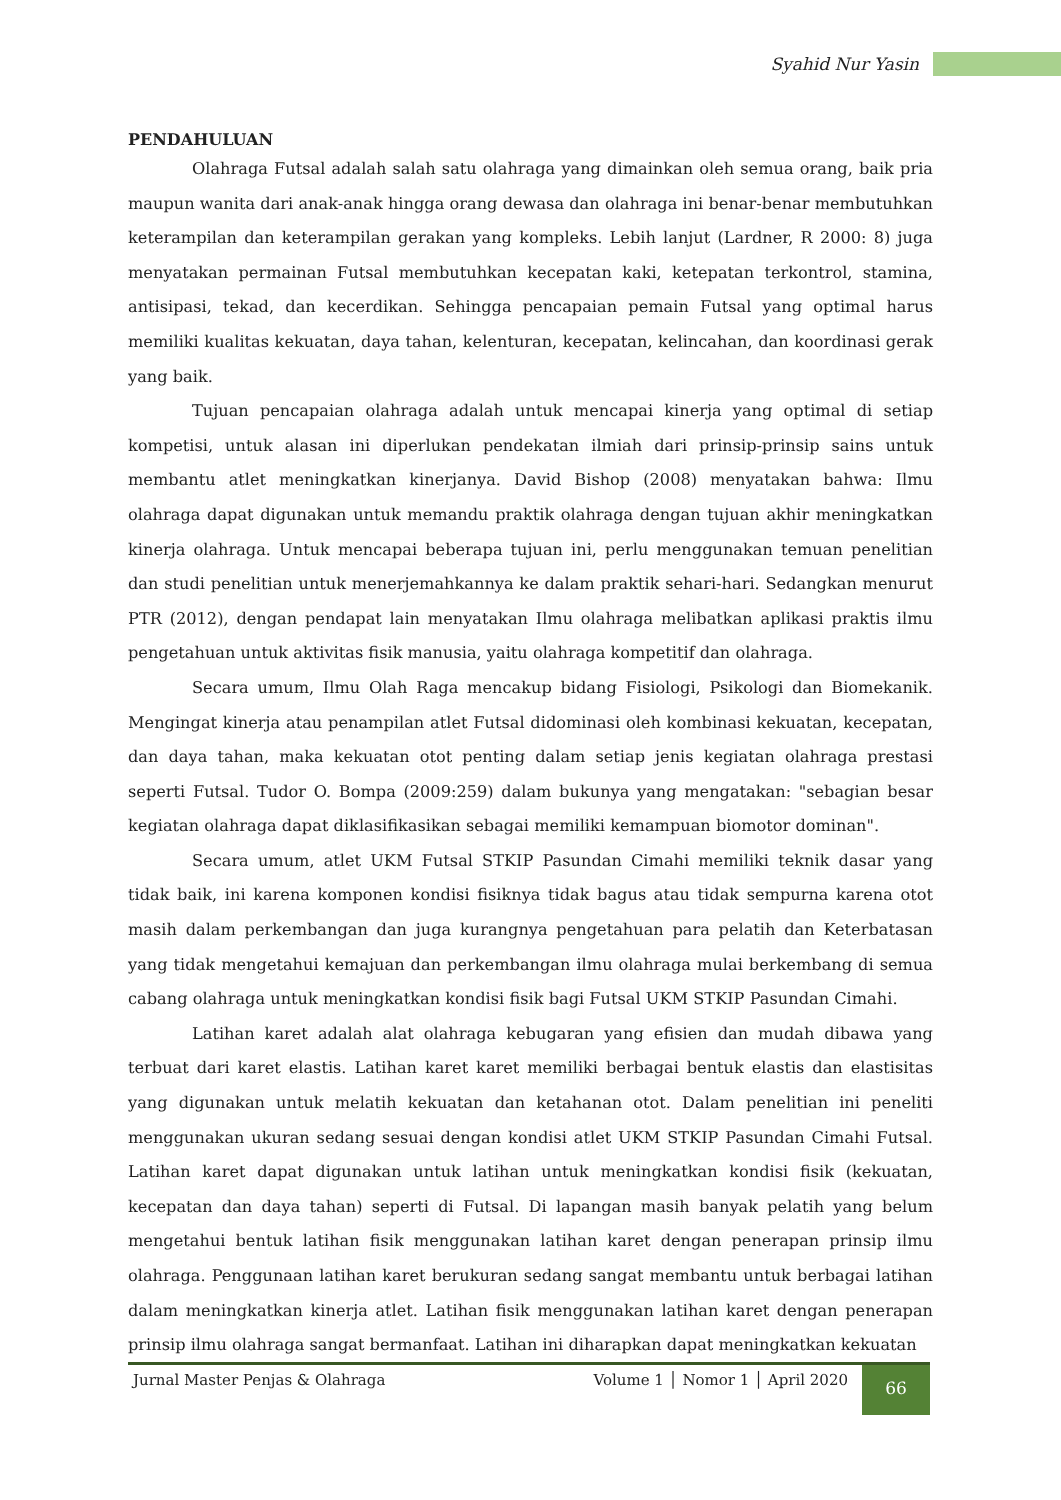Syahid Nur Yasin
PENDAHULUAN
Olahraga Futsal adalah salah satu olahraga yang dimainkan oleh semua orang, baik pria maupun wanita dari anak-anak hingga orang dewasa dan olahraga ini benar-benar membutuhkan keterampilan dan keterampilan gerakan yang kompleks. Lebih lanjut (Lardner, R 2000: 8) juga menyatakan permainan Futsal membutuhkan kecepatan kaki, ketepatan terkontrol, stamina, antisipasi, tekad, dan kecerdikan. Sehingga pencapaian pemain Futsal yang optimal harus memiliki kualitas kekuatan, daya tahan, kelenturan, kecepatan, kelincahan, dan koordinasi gerak yang baik.
Tujuan pencapaian olahraga adalah untuk mencapai kinerja yang optimal di setiap kompetisi, untuk alasan ini diperlukan pendekatan ilmiah dari prinsip-prinsip sains untuk membantu atlet meningkatkan kinerjanya. David Bishop (2008) menyatakan bahwa: Ilmu olahraga dapat digunakan untuk memandu praktik olahraga dengan tujuan akhir meningkatkan kinerja olahraga. Untuk mencapai beberapa tujuan ini, perlu menggunakan temuan penelitian dan studi penelitian untuk menerjemahkannya ke dalam praktik sehari-hari. Sedangkan menurut PTR (2012), dengan pendapat lain menyatakan Ilmu olahraga melibatkan aplikasi praktis ilmu pengetahuan untuk aktivitas fisik manusia, yaitu olahraga kompetitif dan olahraga.
Secara umum, Ilmu Olah Raga mencakup bidang Fisiologi, Psikologi dan Biomekanik. Mengingat kinerja atau penampilan atlet Futsal didominasi oleh kombinasi kekuatan, kecepatan, dan daya tahan, maka kekuatan otot penting dalam setiap jenis kegiatan olahraga prestasi seperti Futsal. Tudor O. Bompa (2009:259) dalam bukunya yang mengatakan: "sebagian besar kegiatan olahraga dapat diklasifikasikan sebagai memiliki kemampuan biomotor dominan".
Secara umum, atlet UKM Futsal STKIP Pasundan Cimahi memiliki teknik dasar yang tidak baik, ini karena komponen kondisi fisiknya tidak bagus atau tidak sempurna karena otot masih dalam perkembangan dan juga kurangnya pengetahuan para pelatih dan Keterbatasan yang tidak mengetahui kemajuan dan perkembangan ilmu olahraga mulai berkembang di semua cabang olahraga untuk meningkatkan kondisi fisik bagi Futsal UKM STKIP Pasundan Cimahi.
Latihan karet adalah alat olahraga kebugaran yang efisien dan mudah dibawa yang terbuat dari karet elastis. Latihan karet karet memiliki berbagai bentuk elastis dan elastisitas yang digunakan untuk melatih kekuatan dan ketahanan otot. Dalam penelitian ini peneliti menggunakan ukuran sedang sesuai dengan kondisi atlet UKM STKIP Pasundan Cimahi Futsal. Latihan karet dapat digunakan untuk latihan untuk meningkatkan kondisi fisik (kekuatan, kecepatan dan daya tahan) seperti di Futsal. Di lapangan masih banyak pelatih yang belum mengetahui bentuk latihan fisik menggunakan latihan karet dengan penerapan prinsip ilmu olahraga. Penggunaan latihan karet berukuran sedang sangat membantu untuk berbagai latihan dalam meningkatkan kinerja atlet. Latihan fisik menggunakan latihan karet dengan penerapan prinsip ilmu olahraga sangat bermanfaat. Latihan ini diharapkan dapat meningkatkan kekuatan
Jurnal Master Penjas & Olahraga Volume 1 │ Nomor 1 │ April 2020
66